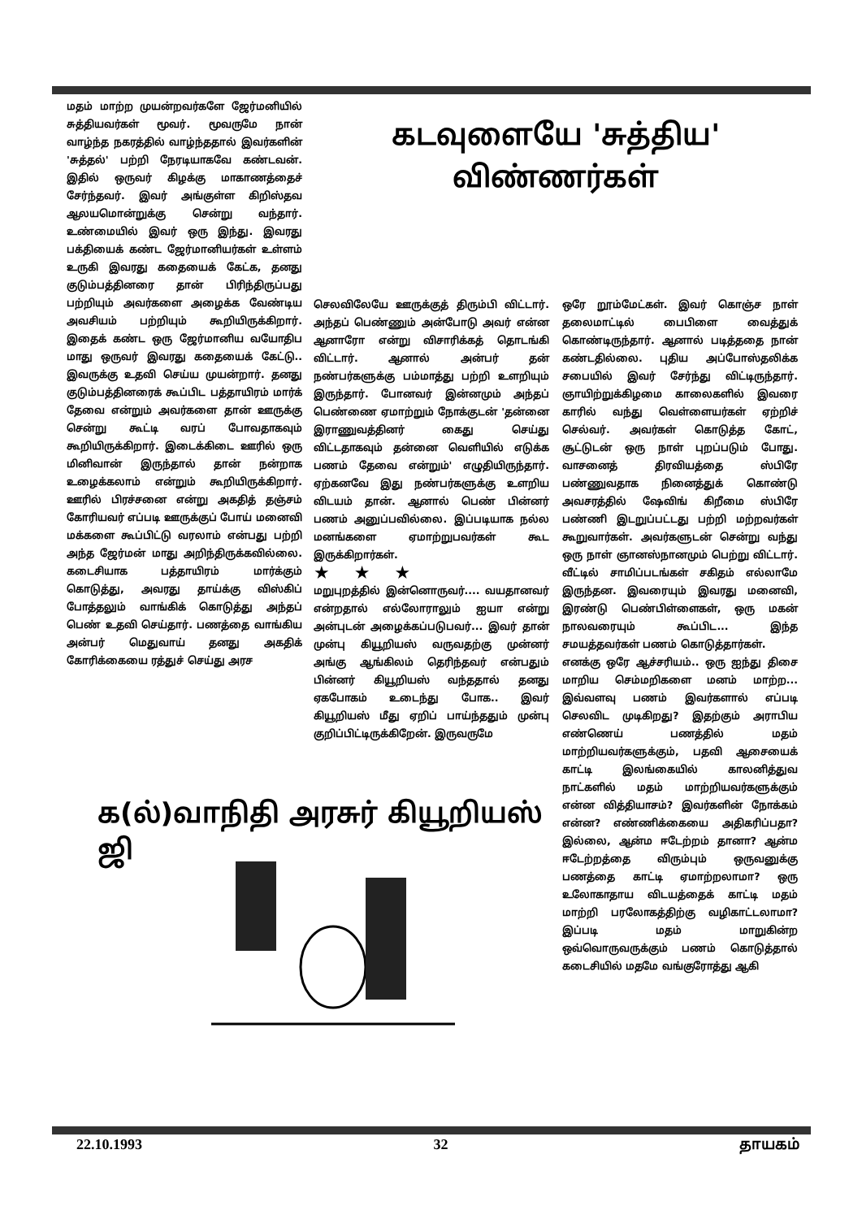மதம் மாற்ற முயன்றவர்களே ஜேர்மனியில் சுத்தியவர்கள் மூவர். மூவருமே நான் வாழ்ந்த நகரத்தில் வாழ்ந்ததால் இவர்களின் 'சுத்தல்' பற்றி நேரடியாகவே கண்டவன். இதில் ஒருவர் கிழக்கு மாகாணத்தைச் சேர்ந்தவர். இவர் அங்குள்ள கிறிஸ்தவ ஆலயமொன்றுக்கு சென்று வந்தார். உண்மையில் இவர் ஒரு இந்து. இவரது பக்தியைக் கண்ட ஜேர்மானியர்கள் உள்ளம் உருகி இவரது கதையைக் கேட்க, தனது குடும்பத்தினரை தான் பிரிந்திருப்பது பற்றியும் அவர்களை அழைக்க வேண்டிய அவசியம் பற்றியும் கூறியிருக்கிறார். இதைக் கண்ட ஒரு ஜேர்மானிய வயோதிப மாது ஒருவர் இவரது கதையைக் கேட்டு.. இவருக்கு உதவி செய்ய முயன்றார். தனது குடும்பத்தினரைக் கூப்பிட பத்தாயிரம் மார்க் தேவை என்றும் அவர்களை தான் ஊருக்கு சென்று கூட்டி வரப் போவதாகவும் கூறியிருக்கிறார். இடைக்கிடை ஊரில் ஒரு மினிவான் இருந்தால் தான் நன்றாக உழைக்கலாம் என்றும் கூறியிருக்கிறார். ஊரில் பிரச்சனை என்று அகதித் தஞ்சம் கோரியவர் எப்படி ஊருக்குப் போய் மனைவி மக்களை கூப்பிட்டு வரலாம் என்பது பற்றி அந்த ஜேர்மன் மாது அறிந்திருக்கவில்லை. கடைசியாக பத்தாயிரம் மார்க்கும் கொடுத்து, அவரது தாய்க்கு விஸ்கிப் போத்தலும் வாங்கிக் கொடுத்து அந்தப் பெண் உதவி செய்தார். பணத்தை வாங்கிய அன்பர் மெதுவாய் தனது அகதிக் கோரிக்கையை ரத்துச் செய்து அரச
கடவுளையே 'சுத்திய' விண்ணர்கள்
செலவிலேயே ஊருக்குத் திரும்பி விட்டார். அந்தப் பெண்ணும் அன்போடு அவர் என்ன ஆனாரோ என்று விசாரிக்கத் தொடங்கி விட்டார். ஆனால் அன்பர் தன் நண்பர்களுக்கு பம்மாத்து பற்றி உளறியும் இருந்தார். போனவர் இன்னமும் அந்தப் பெண்ணை ஏமாற்றும் நோக்குடன் 'தன்னை இராணுவத்தினர் கைது செய்து விட்டதாகவும் தன்னை வெளியில் எடுக்க பணம் தேவை என்றும்' எழுதியிருந்தார். ஏற்கனவே இது நண்பர்களுக்கு உளறிய விடயம் தான். ஆனால் பெண் பின்னர் பணம் அனுப்பவில்லை. இப்படியாக நல்ல மனங்களை ஏமாற்றுபவர்கள் கூட இருக்கிறார்கள்.
★★★
மறுபுறத்தில் இன்னொருவர்.... வயதானவர் என்றதால் எல்லோராலும் ஐயா என்று அன்புடன் அழைக்கப்படுபவர்... இவர் தான் முன்பு கியூறியஸ் வருவதற்கு முன்னர் அங்கு ஆங்கிலம் தெரிந்தவர் என்பதும் பின்னர் கியூறியஸ் வந்ததால் தனது ஏகபோகம் உடைந்து போக.. இவர் கியூறியஸ் மீது ஏறிப் பாய்ந்ததும் முன்பு குறிப்பிட்டிருக்கிறேன். இருவருமே
ஒரே றூம்மேட்கள். இவர் கொஞ்ச நாள் தலைமாட்டில் பைபிளை வைத்துக் கொண்டிருந்தார். ஆனால் படித்ததை நான் கண்டதில்லை. புதிய அப்போஸ்தலிக்க சபையில் இவர் சேர்ந்து விட்டிருந்தார். ஞாயிற்றுக்கிழமை காலைகளில் இவரை காரில் வந்து வெள்ளையர்கள் ஏற்றிச் செல்வர். அவர்கள் கொடுத்த கோட், சூட்டுடன் ஒரு நாள் புறப்படும் போது. வாசனைத் திரவியத்தை ஸ்பிரே பண்ணுவதாக நினைத்துக் கொண்டு அவசரத்தில் ஷேவிங் கிறீமை ஸ்பிரே பண்ணி இடறுப்பட்டது பற்றி மற்றவர்கள் கூறுவார்கள். அவர்களுடன் சென்று வந்து ஒரு நாள் ஞானஸ்நானமும் பெற்று விட்டார். வீட்டில் சாமிப்படங்கள் சகிதம் எல்லாமே இருந்தன. இவரையும் இவரது மனைவி, இரண்டு பெண்பிள்ளைகள், ஒரு மகன் நாலவரையும் கூப்பிட... இந்த சமயத்தவர்கள் பணம் கொடுத்தார்கள்.
எனக்கு ஒரே ஆச்சரியம்.. ஒரு ஐந்து திசை மாறிய செம்மறிகளை மனம் மாற்ற... இவ்வளவு பணம் இவர்களால் எப்படி செலவிட முடிகிறது? இதற்கும் அராபிய எண்ணெய் பணத்தில் மதம் மாற்றியவர்களுக்கும், பதவி ஆசையைக் காட்டி இலங்கையில் காலனித்துவ நாட்களில் மதம் மாற்றியவர்களுக்கும் என்ன வித்தியாசம்? இவர்களின் நோக்கம் என்ன? எண்ணிக்கையை அதிகரிப்பதா? இல்லை, ஆன்ம ஈடேற்றம் தானா? ஆன்ம ஈடேற்றத்தை விரும்பும் ஒருவனுக்கு பணத்தை காட்டி ஏமாற்றலாமா? ஒரு உலோகாதாய விடயத்தைக் காட்டி மதம் மாற்றி பரலோகத்திற்கு வழிகாட்டலாமா? இப்படி மதம் மாறுகின்ற ஒவ்வொருவருக்கும் பணம் கொடுத்தால் கடைசியில் மதமே வங்குரோத்து ஆகி
க(ல்)வாநிதி அரசுர் கியூறியஸ் ஜி
22.10.1993 32 தாயகம்